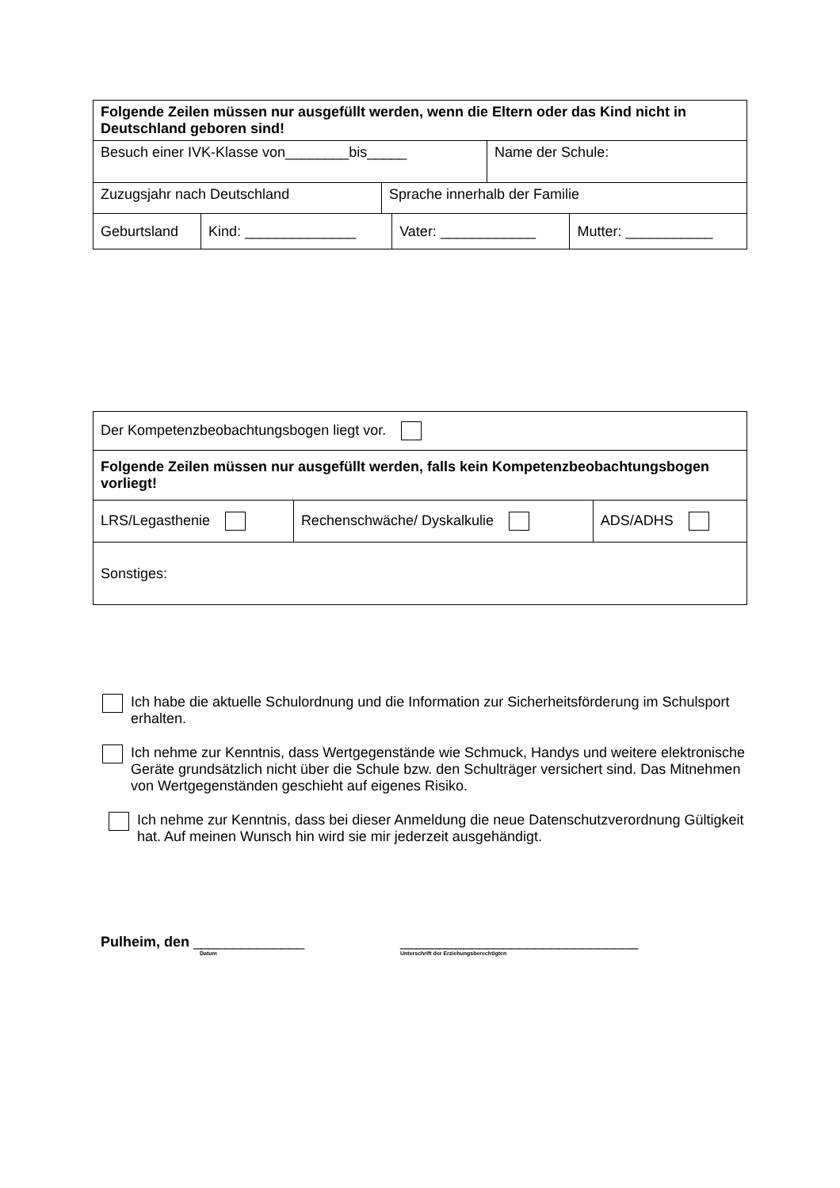| Folgende Zeilen müssen nur ausgefüllt werden, wenn die Eltern oder das Kind nicht in Deutschland geboren sind! | |
| Besuch einer IVK-Klasse von________bis_____ | Name der Schule: |
| Zuzugsjahr nach Deutschland | Sprache innerhalb der Familie |
| Geburtsland | Kind: ______________ | Vater: ____________ | Mutter: ___________ |
| Der Kompetenzbeobachtungsbogen liegt vor. | | |
| Folgende Zeilen müssen nur ausgefüllt werden, falls kein Kompetenzbeobachtungsbogen vorliegt! | | |
| LRS/Legasthenie | Rechenschwäche/ Dyskalkulie | ADS/ADHS |
| Sonstiges: | | |
Ich habe die aktuelle Schulordnung und die Information zur Sicherheitsförderung im Schulsport erhalten.
Ich nehme zur Kenntnis, dass Wertgegenstände wie Schmuck, Handys und weitere elektronische Geräte grundsätzlich nicht über die Schule bzw. den Schulträger versichert sind. Das Mitnehmen von Wertgegenständen geschieht auf eigenes Risiko.
Ich nehme zur Kenntnis, dass bei dieser Anmeldung die neue Datenschutzverordnung Gültigkeit hat. Auf meinen Wunsch hin wird sie mir jederzeit ausgehändigt.
Pulheim, den ______________
Datum
______________________________
Unterschrift der Erziehungsberechtigten